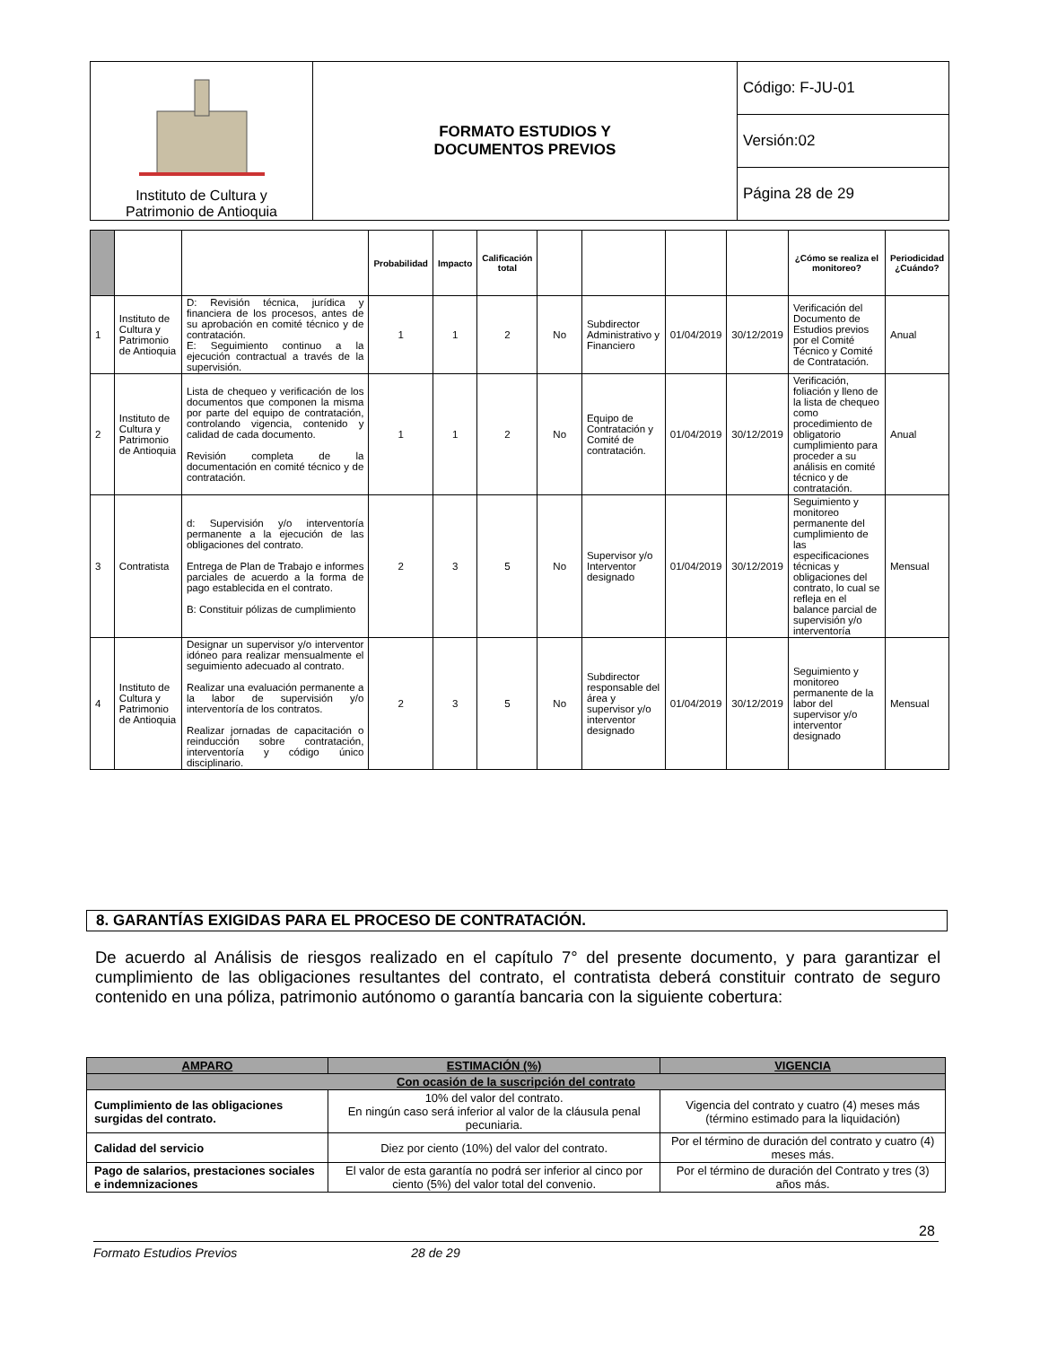| Instituto de Cultura y Patrimonio de Antioquia | FORMATO ESTUDIOS Y DOCUMENTOS PREVIOS | Código: F-JU-01 |
| | | Versión:02 |
| | | Página 28 de 29 |
| | | | Probabilidad | Impacto | Calificación total | | | | | ¿Cómo se realiza el monitoreo? | Periodicidad ¿Cuándo? |
| --- | --- | --- | --- | --- | --- | --- | --- | --- | --- | --- | --- |
| 1 | Instituto de Cultura y Patrimonio de Antioquia | D: Revisión técnica, jurídica y financiera de los procesos, antes de su aprobación en comité técnico y de contratación. E: Seguimiento continuo a la ejecución contractual a través de la supervisión. | 1 | 1 | 2 | No | Subdirector Administrativo y Financiero | 01/04/2019 | 30/12/2019 | Verificación del Documento de Estudios previos por el Comité Técnico y Comité de Contratación. | Anual |
| 2 | Instituto de Cultura y Patrimonio de Antioquia | Lista de chequeo y verificación de los documentos que componen la misma por parte del equipo de contratación, controlando vigencia, contenido y calidad de cada documento. Revisión completa de la documentación en comité técnico y de contratación. | 1 | 1 | 2 | No | Equipo de Contratación y Comité de contratación. | 01/04/2019 | 30/12/2019 | Verificación, foliación y lleno de la lista de chequeo como procedimiento de obligatorio cumplimiento para proceder a su análisis en comité técnico y de contratación. | Anual |
| 3 | Contratista | d: Supervisión y/o interventoría permanente a la ejecución de las obligaciones del contrato. Entrega de Plan de Trabajo e informes parciales de acuerdo a la forma de pago establecida en el contrato. B: Constituir pólizas de cumplimiento | 2 | 3 | 5 | No | Supervisor y/o Interventor designado | 01/04/2019 | 30/12/2019 | Seguimiento y monitoreo permanente del cumplimiento de las especificaciones técnicas y obligaciones del contrato, lo cual se refleja en el balance parcial de supervisión y/o interventoría | Mensual |
| 4 | Instituto de Cultura y Patrimonio de Antioquia | Designar un supervisor y/o interventor idóneo para realizar mensualmente el seguimiento adecuado al contrato. Realizar una evaluación permanente a la labor de supervisión y/o interventoría de los contratos. Realizar jornadas de capacitación o reinducción sobre contratación, interventoría y código único disciplinario. | 2 | 3 | 5 | No | Subdirector responsable del área y supervisor y/o interventor designado | 01/04/2019 | 30/12/2019 | Seguimiento y monitoreo permanente de la labor del supervisor y/o interventor designado | Mensual |
8. GARANTÍAS EXIGIDAS PARA EL PROCESO DE CONTRATACIÓN.
De acuerdo al Análisis de riesgos realizado en el capítulo 7° del presente documento, y para garantizar el cumplimiento de las obligaciones resultantes del contrato, el contratista deberá constituir contrato de seguro contenido en una póliza, patrimonio autónomo o garantía bancaria con la siguiente cobertura:
| AMPARO | ESTIMACIÓN (%) | VIGENCIA |
| --- | --- | --- |
| Con ocasión de la suscripción del contrato | | |
| Cumplimiento de las obligaciones surgidas del contrato. | 10% del valor del contrato. En ningún caso será inferior al valor de la cláusula penal pecuniaria. | Vigencia del contrato y cuatro (4) meses más (término estimado para la liquidación) |
| Calidad del servicio | Diez por ciento (10%) del valor del contrato. | Por el término de duración del contrato y cuatro (4) meses más. |
| Pago de salarios, prestaciones sociales e indemnizaciones | El valor de esta garantía no podrá ser inferior al cinco por ciento (5%) del valor total del convenio. | Por el término de duración del Contrato y tres (3) años más. |
28
Formato Estudios Previos 28 de 29